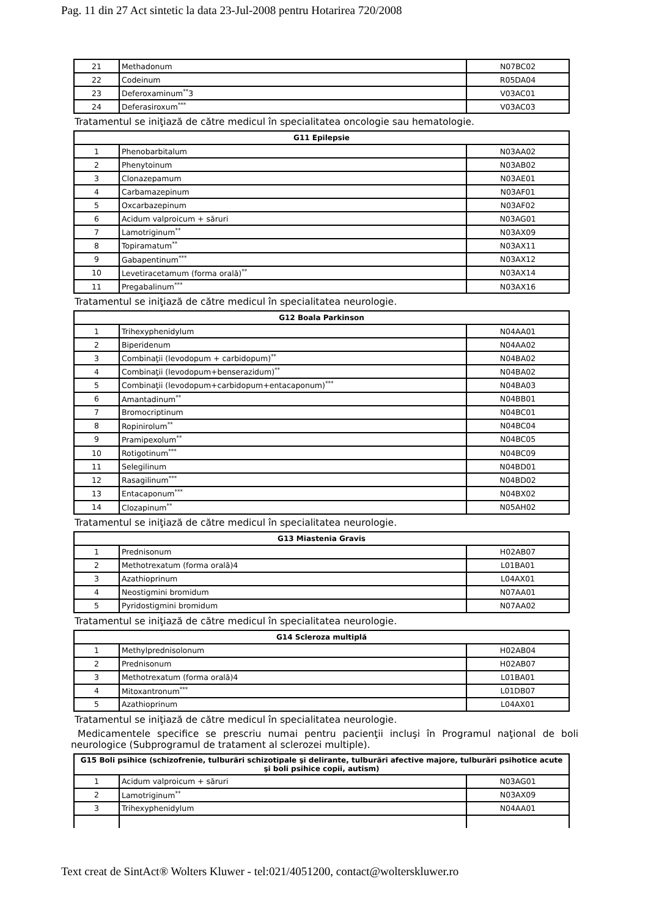Pag. 11 din 27 Act sintetic la data 23-Jul-2008 pentru Hotarirea 720/2008
| 21 | Methadonum | N07BC02 |
| 22 | Codeinum | R05DA04 |
| 23 | Deferoxaminum<sup>**</sup>3 | V03AC01 |
| 24 | Deferasiroxum<sup>***</sup> | V03AC03 |
Tratamentul se iniţiază de către medicul în specialitatea oncologie sau hematologie.
| G11 Epilepsie | | |
| --- | --- | --- |
| 1 | Phenobarbitalum | N03AA02 |
| 2 | Phenytoinum | N03AB02 |
| 3 | Clonazepamum | N03AE01 |
| 4 | Carbamazepinum | N03AF01 |
| 5 | Oxcarbazepinum | N03AF02 |
| 6 | Acidum valproicum + săruri | N03AG01 |
| 7 | Lamotriginum<sup>**</sup> | N03AX09 |
| 8 | Topiramatum<sup>**</sup> | N03AX11 |
| 9 | Gabapentinum<sup>***</sup> | N03AX12 |
| 10 | Levetiracetamum (forma orală)<sup>**</sup> | N03AX14 |
| 11 | Pregabalinum<sup>***</sup> | N03AX16 |
Tratamentul se iniţiază de către medicul în specialitatea neurologie.
| G12 Boala Parkinson | | |
| --- | --- | --- |
| 1 | Trihexyphenidylum | N04AA01 |
| 2 | Biperidenum | N04AA02 |
| 3 | Combinaţii (levodopum + carbidopum)<sup>**</sup> | N04BA02 |
| 4 | Combinaţii (levodopum+benserazidum)<sup>**</sup> | N04BA02 |
| 5 | Combinaţii (levodopum+carbidopum+entacaponum)<sup>***</sup> | N04BA03 |
| 6 | Amantadinum<sup>**</sup> | N04BB01 |
| 7 | Bromocriptinum | N04BC01 |
| 8 | Ropinirolum<sup>**</sup> | N04BC04 |
| 9 | Pramipexolum<sup>**</sup> | N04BC05 |
| 10 | Rotigotinum<sup>***</sup> | N04BC09 |
| 11 | Selegilinum | N04BD01 |
| 12 | Rasagilinum<sup>***</sup> | N04BD02 |
| 13 | Entacaponum<sup>***</sup> | N04BX02 |
| 14 | Clozapinum<sup>**</sup> | N05AH02 |
Tratamentul se iniţiază de către medicul în specialitatea neurologie.
| G13 Miastenia Gravis | | |
| --- | --- | --- |
| 1 | Prednisonum | H02AB07 |
| 2 | Methotrexatum (forma orală)4 | L01BA01 |
| 3 | Azathioprinum | L04AX01 |
| 4 | Neostigmini bromidum | N07AA01 |
| 5 | Pyridostigmini bromidum | N07AA02 |
Tratamentul se iniţiază de către medicul în specialitatea neurologie.
| G14 Scleroza multiplă | | |
| --- | --- | --- |
| 1 | Methylprednisolonum | H02AB04 |
| 2 | Prednisonum | H02AB07 |
| 3 | Methotrexatum (forma orală)4 | L01BA01 |
| 4 | Mitoxantronum<sup>***</sup> | L01DB07 |
| 5 | Azathioprinum | L04AX01 |
Tratamentul se iniţiază de către medicul în specialitatea neurologie.
Medicamentele specifice se prescriu numai pentru pacienţii incluşi în Programul naţional de boli neurologice (Subprogramul de tratament al sclerozei multiple).
| G15 Boli psihice (schizofrenie, tulburări schizotipale şi delirante, tulburări afective majore, tulburări psihotice acute şi boli psihice copii, autism) | | |
| --- | --- | --- |
| 1 | Acidum valproicum + săruri | N03AG01 |
| 2 | Lamotriginum<sup>**</sup> | N03AX09 |
| 3 | Trihexyphenidylum | N04AA01 |
Text creat de SintAct® Wolters Kluwer - tel:021/4051200, contact@wolterskluwer.ro